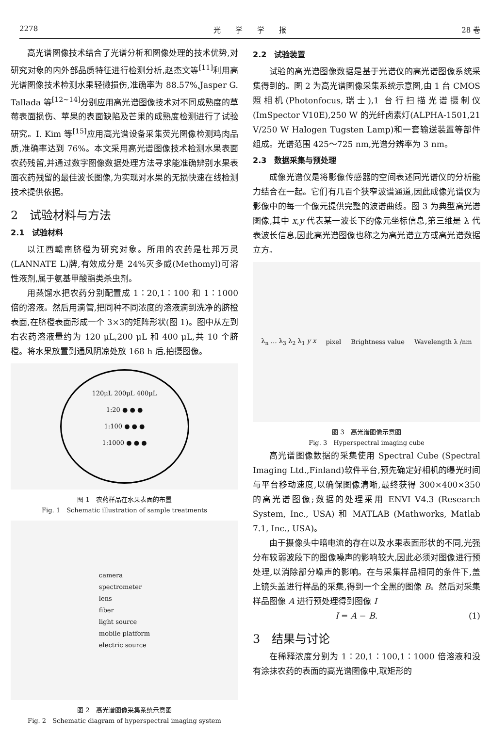2278 光　　学　　学　　报 28 卷
高光谱图像技术结合了光谱分析和图像处理的技术优势,对研究对象的内外部品质特征进行检测分析,赵杰文等<sup>[11]</sup>利用高光谱图像技术检测水果轻微损伤,准确率为 88.57%,Jasper G. Tallada 等<sup>[12~14]</sup>分别应用高光谱图像技术对不同成熟度的草莓表面损伤、苹果的表面缺陷及芒果的成熟度检测进行了试验研究。I. Kim 等<sup>[15]</sup>应用高光谱设备采集荧光图像检测鸡肉品质,准确率达到 76%。本文采用高光谱图像技术检测水果表面农药残留,并通过数字图像数据处理方法寻求能准确辨别水果表面农药残留的最佳波长图像,为实现对水果的无损快速在线检测技术提供依据。
2　试验材料与方法
2.1　试验材料
以江西赣南脐橙为研究对象。所用的农药是杜邦万灵(LANNATE L)牌,有效成分是 24%灭多威(Methomyl)可溶性液剂,属于氨基甲酸酯类杀虫剂。
用蒸馏水把农药分别配置成 1∶20,1∶100 和 1∶1000倍的溶液。然后用滴管,把同种不同浓度的溶液滴到洗净的脐橙表面,在脐橙表面形成一个 3×3的矩阵形状(图 1)。图中从左到右农药溶液量约为 120 μL,200 μL 和 400 μL,共 10 个脐橙。将水果放置到通风阴凉处放 168 h 后,拍摄图像。
120μL 200μL 400μL
1:20 ● ● ●
1:100 ● ● ●
1:1000 ● ● ●
图 1　农药样品在水果表面的布置
Fig. 1　Schematic illustration of sample treatments
camera
spectrometer
lens
fiber
light source
mobile platform
electric source
图 2　高光谱图像采集系统示意图
Fig. 2　Schematic diagram of hyperspectral imaging system
2.2　试验装置
试验的高光谱图像数据是基于光谱仪的高光谱图像系统采集得到的。图 2 为高光谱图像采集系统示意图,由 1 台 CMOS 照相机(Photonfocus,瑞士),1 台行扫描光谱摄制仪(ImSpector V10E),250 W 的光纤卤素灯(ALPHA-1501,21 V/250 W Halogen Tugsten Lamp)和一套输送装置等部件组成。光谱范围 425～725 nm,光谱分辨率为 3 nm。
2.3　数据采集与预处理
成像光谱仪是将影像传感器的空间表述同光谱仪的分析能力结合在一起。它们有几百个狭窄波谱通道,因此成像光谱仪为影像中的每一个像元提供完整的波谱曲线。图 3 为典型高光谱图像,其中 x,y 代表某一波长下的像元坐标信息,第三维是 λ 代表波长信息,因此高光谱图像也称之为高光谱立方或高光谱数据立方。
λ<sub>n</sub> … λ<sub>3</sub> λ<sub>2</sub> λ<sub>1</sub> y x pixel Brightness value Wavelength λ /nm
图 3　高光谱图像示意图
Fig. 3　Hyperspectral imaging cube
高光谱图像数据的采集使用 Spectral Cube (Spectral Imaging Ltd.,Finland)软件平台,预先确定好相机的曝光时间与平台移动速度,以确保图像清晰,最终获得 300×400×350 的高光谱图像;数据的处理采用 ENVI V4.3 (Research System, Inc., USA) 和 MATLAB (Mathworks, Matlab 7.1, Inc., USA)。
由于摄像头中暗电流的存在以及水果表面形状的不同,光强分布较弱波段下的图像噪声的影响较大,因此必须对图像进行预处理,以消除部分噪声的影响。在与采集样品相同的条件下,盖上镜头盖进行样品的采集,得到一个全黑的图像 B。然后对采集样品图像 A 进行预处理得到图像 I
I = A − B. (1)
3　结果与讨论
在稀释浓度分别为 1∶20,1∶100,1∶1000 倍溶液和没有涂抹农药的表面的高光谱图像中,取矩形的